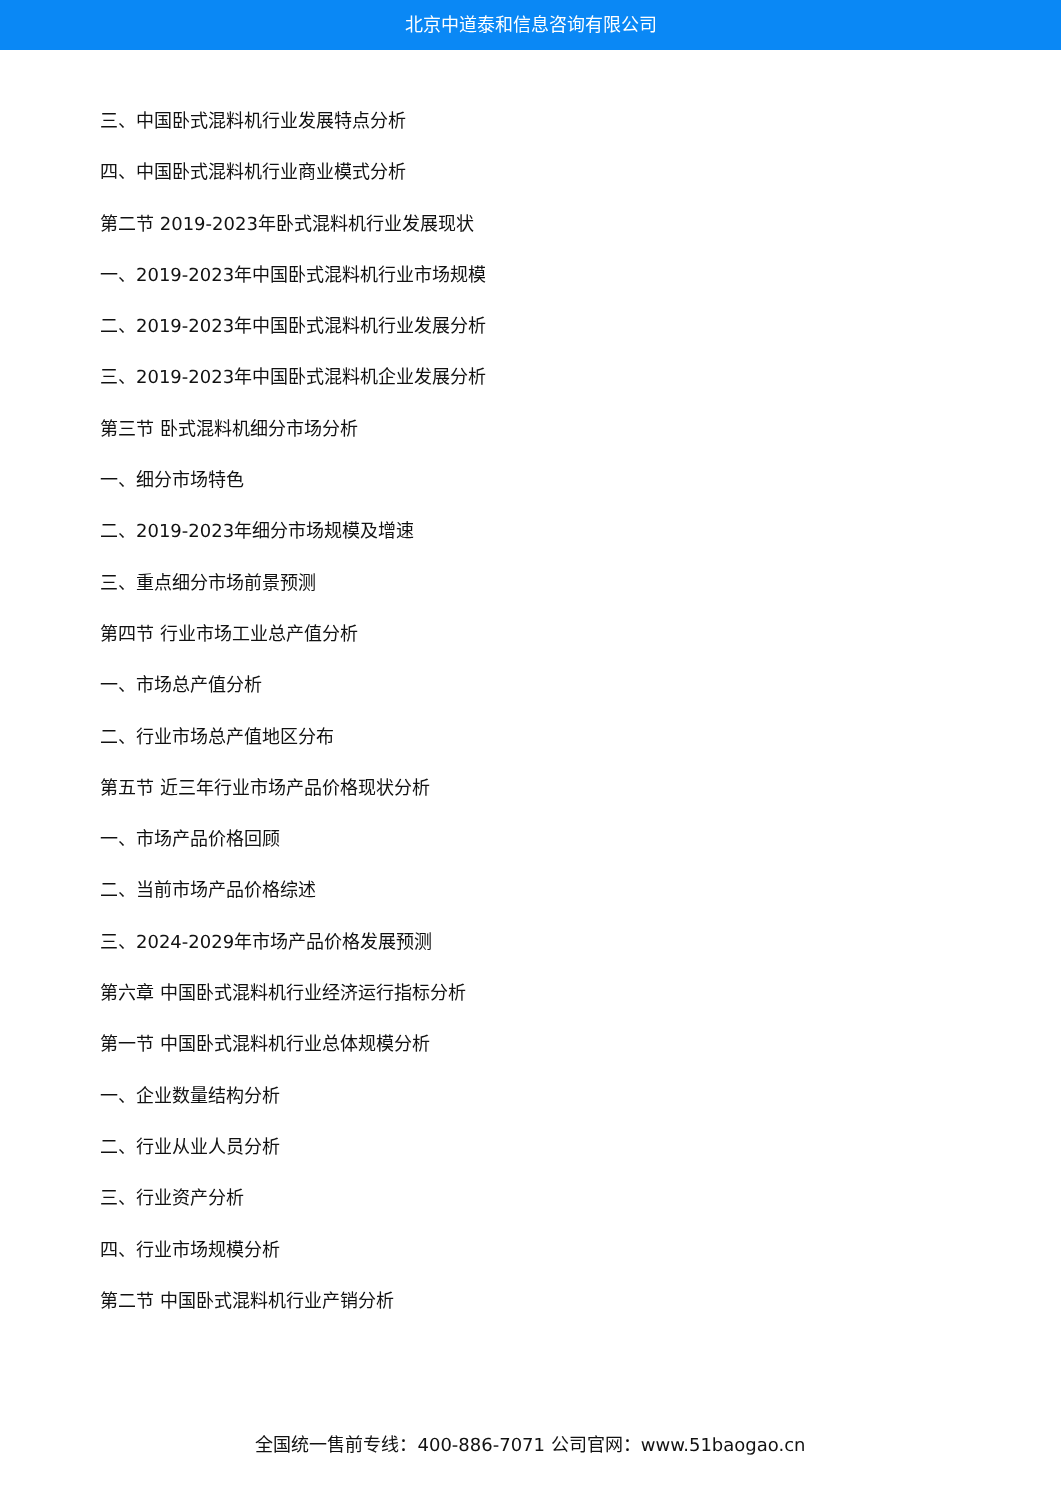北京中道泰和信息咨询有限公司
三、中国卧式混料机行业发展特点分析
四、中国卧式混料机行业商业模式分析
第二节 2019-2023年卧式混料机行业发展现状
一、2019-2023年中国卧式混料机行业市场规模
二、2019-2023年中国卧式混料机行业发展分析
三、2019-2023年中国卧式混料机企业发展分析
第三节 卧式混料机细分市场分析
一、细分市场特色
二、2019-2023年细分市场规模及增速
三、重点细分市场前景预测
第四节 行业市场工业总产值分析
一、市场总产值分析
二、行业市场总产值地区分布
第五节 近三年行业市场产品价格现状分析
一、市场产品价格回顾
二、当前市场产品价格综述
三、2024-2029年市场产品价格发展预测
第六章 中国卧式混料机行业经济运行指标分析
第一节 中国卧式混料机行业总体规模分析
一、企业数量结构分析
二、行业从业人员分析
三、行业资产分析
四、行业市场规模分析
第二节 中国卧式混料机行业产销分析
全国统一售前专线：400-886-7071 公司官网：www.51baogao.cn